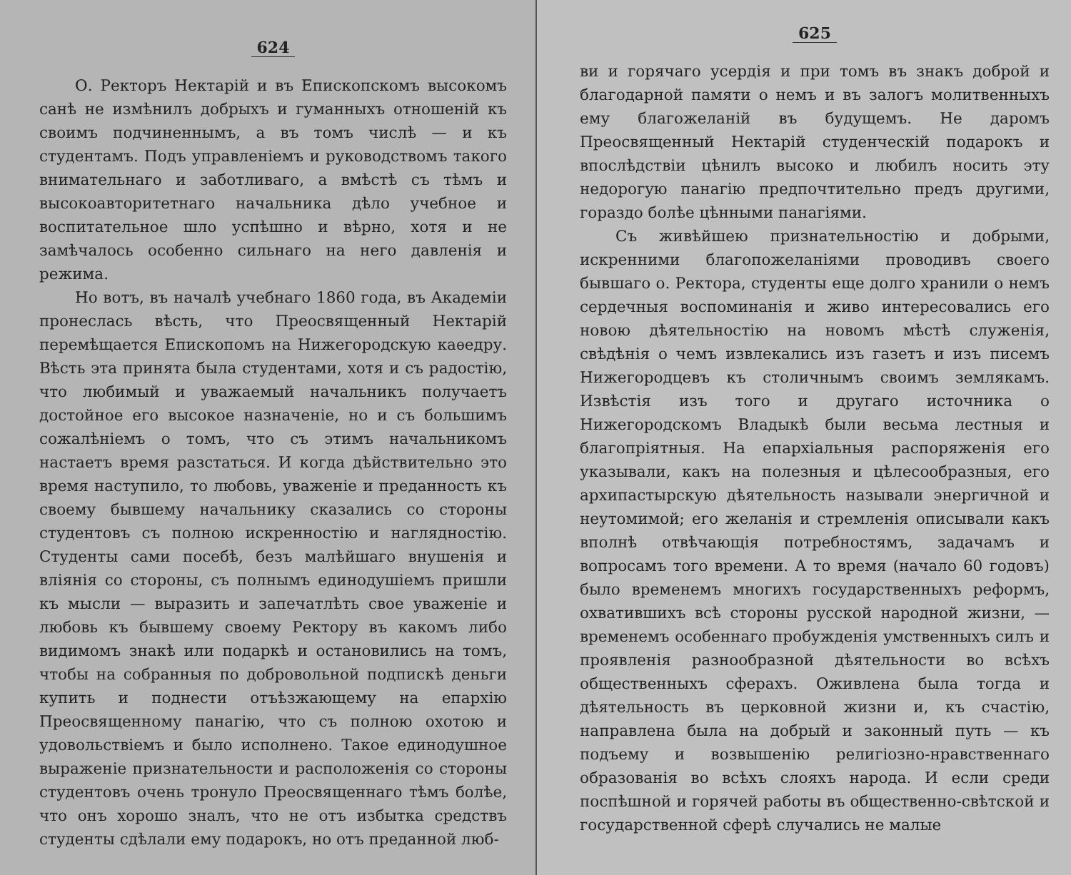624
О. Ректоръ Нектарій и въ Епископскомъ высокомъ санѣ не измѣнилъ добрыхъ и гуманныхъ отношеній къ своимъ подчиненнымъ, а въ томъ числѣ — и къ студентамъ. Подъ управленіемъ и руководствомъ такого внимательнаго и заботливаго, а вмѣстѣ съ тѣмъ и высокоавторитетнаго начальника дѣло учебное и воспитательное шло успѣшно и вѣрно, хотя и не замѣчалось особенно сильнаго на него давленія и режима.
Но вотъ, въ началѣ учебнаго 1860 года, въ Академіи пронеслась вѣсть, что Преосвященный Нектарій перемѣщается Епископомъ на Нижегородскую каѳедру. Вѣсть эта принята была студентами, хотя и съ радостію, что любимый и уважаемый начальникъ получаетъ достойное его высокое назначеніе, но и съ большимъ сожалѣніемъ о томъ, что съ этимъ начальникомъ настаетъ время разстаться. И когда дѣйствительно это время наступило, то любовь, уваженіе и преданность къ своему бывшему начальнику сказались со стороны студентовъ съ полною искренностію и наглядностію. Студенты сами посебѣ, безъ малѣйшаго внушенія и вліянія со стороны, съ полнымъ единодушіемъ пришли къ мысли — выразить и запечатлѣть свое уваженіе и любовь къ бывшему своему Ректору въ какомъ либо видимомъ знакѣ или подаркѣ и остановились на томъ, чтобы на собранныя по добровольной подпискѣ деньги купить и поднести отъѣзжающему на епархію Преосвященному панагію, что съ полною охотою и удовольствіемъ и было исполнено. Такое единодушное выраженіе признательности и расположенія со стороны студентовъ очень тронуло Преосвященнаго тѣмъ болѣе, что онъ хорошо зналъ, что не отъ избытка средствъ студенты сдѣлали ему подарокъ, но отъ преданной люб-
625
ви и горячаго усердія и при томъ въ знакъ доброй и благодарной памяти о немъ и въ залогъ молитвенныхъ ему благожеланій въ будущемъ. Не даромъ Преосвященный Нектарій студенческій подарокъ и впослѣдствіи цѣнилъ высоко и любилъ носить эту недорогую панагію предпочтительно предъ другими, гораздо болѣе цѣнными панагіями.
Съ живѣйшею признательностію и добрыми, искренними благопожеланіями проводивъ своего бывшаго о. Ректора, студенты еще долго хранили о немъ сердечныя воспоминанія и живо интересовались его новою дѣятельностію на новомъ мѣстѣ служенія, свѣдѣнія о чемъ извлекались изъ газетъ и изъ писемъ Нижегородцевъ къ столичнымъ своимъ землякамъ. Извѣстія изъ того и другаго источника о Нижегородскомъ Владыкѣ были весьма лестныя и благопріятныя. На епархіальныя распоряженія его указывали, какъ на полезныя и цѣлесообразныя, его архипастырскую дѣятельность называли энергичной и неутомимой; его желанія и стремленія описывали какъ вполнѣ отвѣчающія потребностямъ, задачамъ и вопросамъ того времени. А то время (начало 60 годовъ) было временемъ многихъ государственныхъ реформъ, охватившихъ всѣ стороны русской народной жизни, — временемъ особеннаго пробужденія умственныхъ силъ и проявленія разнообразной дѣятельности во всѣхъ общественныхъ сферахъ. Оживлена была тогда и дѣятельность въ церковной жизни и, къ счастію, направлена была на добрый и законный путь — къ подъему и возвышенію религіозно-нравственнаго образованія во всѣхъ слояхъ народа. И если среди поспѣшной и горячей работы въ общественно-свѣтской и государственной сферѣ случались не малые